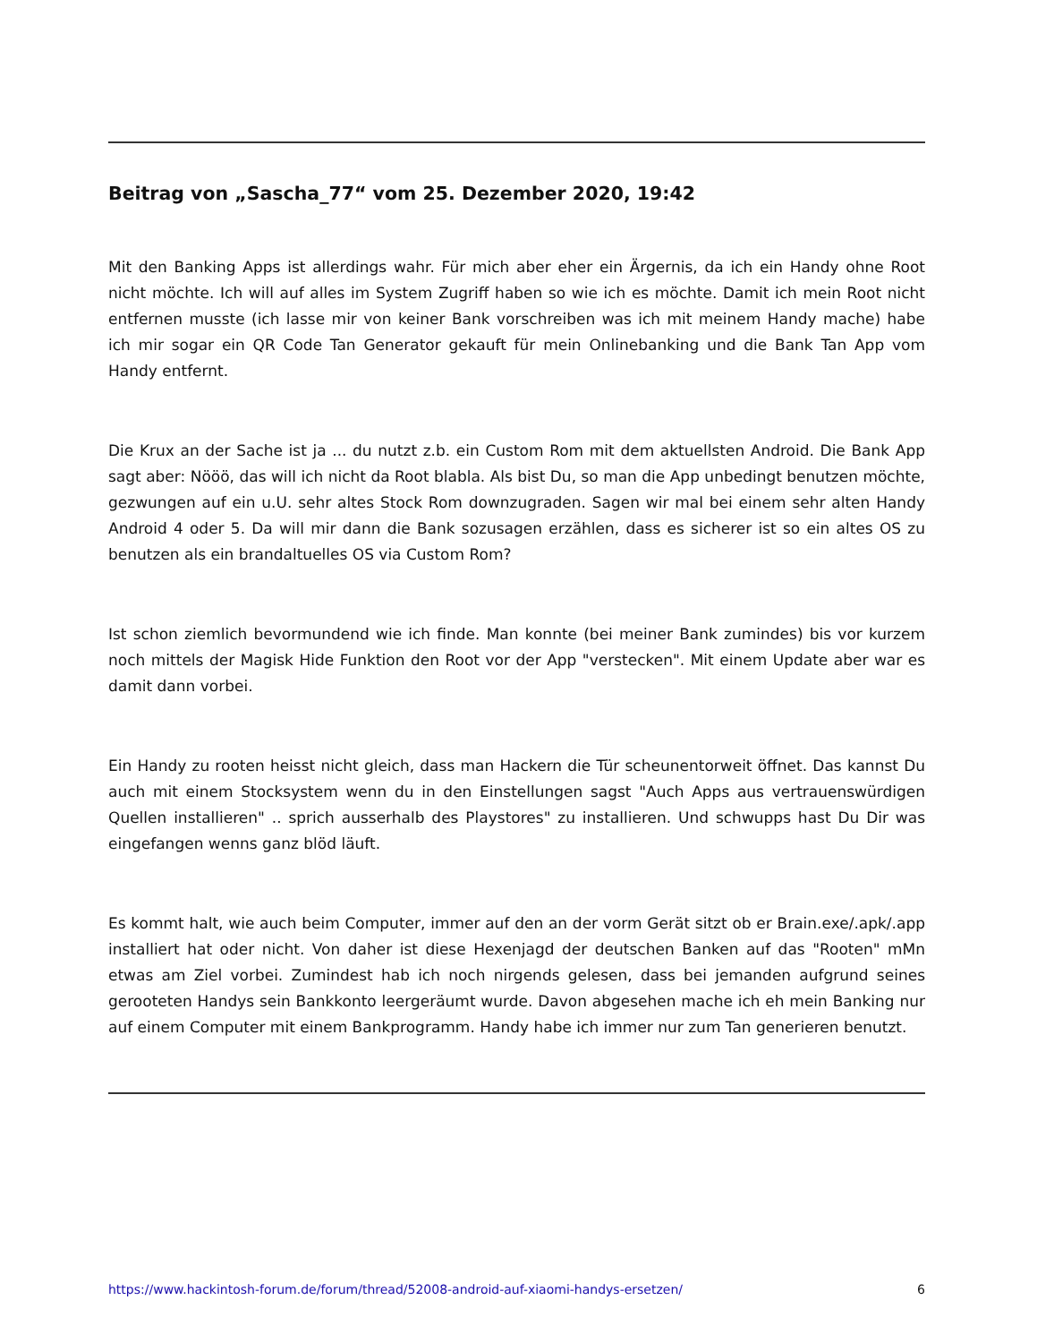Beitrag von „Sascha_77“ vom 25. Dezember 2020, 19:42
Mit den Banking Apps ist allerdings wahr. Für mich aber eher ein Ärgernis, da ich ein Handy ohne Root nicht möchte. Ich will auf alles im System Zugriff haben so wie ich es möchte. Damit ich mein Root nicht entfernen musste (ich lasse mir von keiner Bank vorschreiben was ich mit meinem Handy mache) habe ich mir sogar ein QR Code Tan Generator gekauft für mein Onlinebanking und die Bank Tan App vom Handy entfernt.
Die Krux an der Sache ist ja ... du nutzt z.b. ein Custom Rom mit dem aktuellsten Android. Die Bank App sagt aber: Nööö, das will ich nicht da Root blabla. Als bist Du, so man die App unbedingt benutzen möchte, gezwungen auf ein u.U. sehr altes Stock Rom downzugraden. Sagen wir mal bei einem sehr alten Handy Android 4 oder 5. Da will mir dann die Bank sozusagen erzählen, dass es sicherer ist so ein altes OS zu benutzen als ein brandaltuelles OS via Custom Rom?
Ist schon ziemlich bevormundend wie ich finde. Man konnte (bei meiner Bank zumindes) bis vor kurzem noch mittels der Magisk Hide Funktion den Root vor der App "verstecken". Mit einem Update aber war es damit dann vorbei.
Ein Handy zu rooten heisst nicht gleich, dass man Hackern die Tür scheunentorweit öffnet. Das kannst Du auch mit einem Stocksystem wenn du in den Einstellungen sagst "Auch Apps aus vertrauenswürdigen Quellen installieren" .. sprich ausserhalb des Playstores" zu installieren. Und schwupps hast Du Dir was eingefangen wenns ganz blöd läuft.
Es kommt halt, wie auch beim Computer, immer auf den an der vorm Gerät sitzt ob er Brain.exe/.apk/.app installiert hat oder nicht. Von daher ist diese Hexenjagd der deutschen Banken auf das "Rooten" mMn etwas am Ziel vorbei. Zumindest hab ich noch nirgends gelesen, dass bei jemanden aufgrund seines gerooteten Handys sein Bankkonto leergeräumt wurde. Davon abgesehen mache ich eh mein Banking nur auf einem Computer mit einem Bankprogramm. Handy habe ich immer nur zum Tan generieren benutzt.
https://www.hackintosh-forum.de/forum/thread/52008-android-auf-xiaomi-handys-ersetzen/ 6